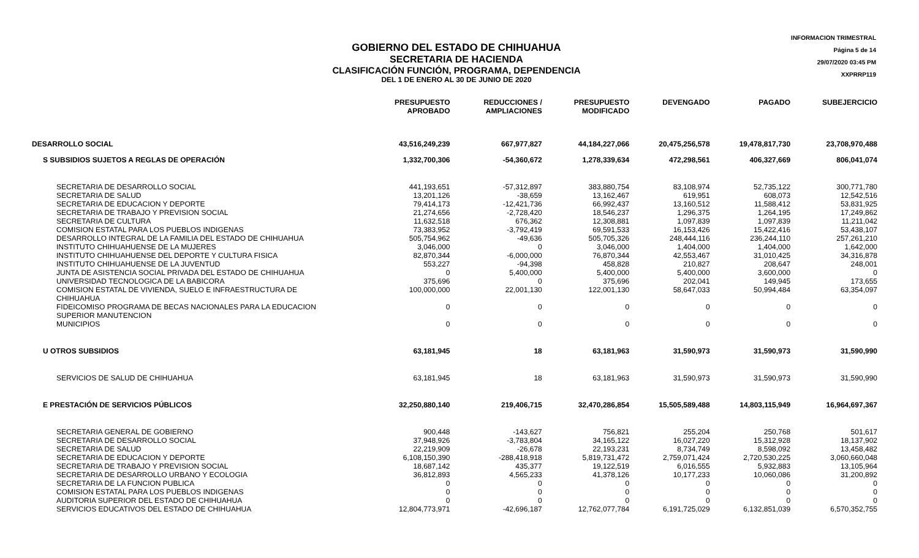INFORMACION TRIMESTRAL
Página 5 de 14
29/07/2020 03:45 PM
XXPRRP119
GOBIERNO DEL ESTADO DE CHIHUAHUA
SECRETARIA DE HACIENDA
CLASIFICACIÓN FUNCIÓN, PROGRAMA, DEPENDENCIA
DEL 1 DE ENERO AL 30 DE JUNIO DE 2020
| | PRESUPUESTO APROBADO | REDUCCIONES / AMPLIACIONES | PRESUPUESTO MODIFICADO | DEVENGADO | PAGADO | SUBEJERCICIO |
| --- | --- | --- | --- | --- | --- | --- |
| DESARROLLO SOCIAL | 43,516,249,239 | 667,977,827 | 44,184,227,066 | 20,475,256,578 | 19,478,817,730 | 23,708,970,488 |
| S SUBSIDIOS SUJETOS A REGLAS DE OPERACIÓN | 1,332,700,306 | -54,360,672 | 1,278,339,634 | 472,298,561 | 406,327,669 | 806,041,074 |
| SECRETARIA DE DESARROLLO SOCIAL | 441,193,651 | -57,312,897 | 383,880,754 | 83,108,974 | 52,735,122 | 300,771,780 |
| SECRETARIA DE SALUD | 13,201,126 | -38,659 | 13,162,467 | 619,951 | 608,073 | 12,542,516 |
| SECRETARIA DE EDUCACION Y DEPORTE | 79,414,173 | -12,421,736 | 66,992,437 | 13,160,512 | 11,588,412 | 53,831,925 |
| SECRETARIA DE TRABAJO Y PREVISION SOCIAL | 21,274,656 | -2,728,420 | 18,546,237 | 1,296,375 | 1,264,195 | 17,249,862 |
| SECRETARIA DE CULTURA | 11,632,518 | 676,362 | 12,308,881 | 1,097,839 | 1,097,839 | 11,211,042 |
| COMISION ESTATAL PARA LOS PUEBLOS INDIGENAS | 73,383,952 | -3,792,419 | 69,591,533 | 16,153,426 | 15,422,416 | 53,438,107 |
| DESARROLLO INTEGRAL DE LA FAMILIA DEL ESTADO DE CHIHUAHUA | 505,754,962 | -49,636 | 505,705,326 | 248,444,116 | 236,244,110 | 257,261,210 |
| INSTITUTO CHIHUAHUENSE DE LA MUJERES | 3,046,000 | 0 | 3,046,000 | 1,404,000 | 1,404,000 | 1,642,000 |
| INSTITUTO CHIHUAHUENSE DEL DEPORTE Y CULTURA FISICA | 82,870,344 | -6,000,000 | 76,870,344 | 42,553,467 | 31,010,425 | 34,316,878 |
| INSTITUTO CHIHUAHUENSE DE LA JUVENTUD | 553,227 | -94,398 | 458,828 | 210,827 | 208,647 | 248,001 |
| JUNTA DE ASISTENCIA SOCIAL PRIVADA DEL ESTADO DE CHIHUAHUA | 0 | 5,400,000 | 5,400,000 | 5,400,000 | 3,600,000 | 0 |
| UNIVERSIDAD TECNOLOGICA DE LA BABICORA | 375,696 | 0 | 375,696 | 202,041 | 149,945 | 173,655 |
| COMISION ESTATAL DE VIVIENDA, SUELO E INFRAESTRUCTURA DE CHIHUAHUA | 100,000,000 | 22,001,130 | 122,001,130 | 58,647,033 | 50,994,484 | 63,354,097 |
| FIDEICOMISO PROGRAMA DE BECAS NACIONALES PARA LA EDUCACION SUPERIOR MANUTENCION | 0 | 0 | 0 | 0 | 0 | 0 |
| MUNICIPIOS | 0 | 0 | 0 | 0 | 0 | 0 |
| U OTROS SUBSIDIOS | 63,181,945 | 18 | 63,181,963 | 31,590,973 | 31,590,973 | 31,590,990 |
| SERVICIOS DE SALUD DE CHIHUAHUA | 63,181,945 | 18 | 63,181,963 | 31,590,973 | 31,590,973 | 31,590,990 |
| E PRESTACIÓN DE SERVICIOS PÚBLICOS | 32,250,880,140 | 219,406,715 | 32,470,286,854 | 15,505,589,488 | 14,803,115,949 | 16,964,697,367 |
| SECRETARIA GENERAL DE GOBIERNO | 900,448 | -143,627 | 756,821 | 255,204 | 250,768 | 501,617 |
| SECRETARIA DE DESARROLLO SOCIAL | 37,948,926 | -3,783,804 | 34,165,122 | 16,027,220 | 15,312,928 | 18,137,902 |
| SECRETARIA DE SALUD | 22,219,909 | -26,678 | 22,193,231 | 8,734,749 | 8,598,092 | 13,458,482 |
| SECRETARIA DE EDUCACION Y DEPORTE | 6,108,150,390 | -288,418,918 | 5,819,731,472 | 2,759,071,424 | 2,720,530,225 | 3,060,660,048 |
| SECRETARIA DE TRABAJO Y PREVISION SOCIAL | 18,687,142 | 435,377 | 19,122,519 | 6,016,555 | 5,932,883 | 13,105,964 |
| SECRETARIA DE DESARROLLO URBANO Y ECOLOGIA | 36,812,893 | 4,565,233 | 41,378,126 | 10,177,233 | 10,060,086 | 31,200,892 |
| SECRETARIA DE LA FUNCION PUBLICA | 0 | 0 | 0 | 0 | 0 | 0 |
| COMISION ESTATAL PARA LOS PUEBLOS INDIGENAS | 0 | 0 | 0 | 0 | 0 | 0 |
| AUDITORIA SUPERIOR DEL ESTADO DE CHIHUAHUA | 0 | 0 | 0 | 0 | 0 | 0 |
| SERVICIOS EDUCATIVOS DEL ESTADO DE CHIHUAHUA | 12,804,773,971 | -42,696,187 | 12,762,077,784 | 6,191,725,029 | 6,132,851,039 | 6,570,352,755 |